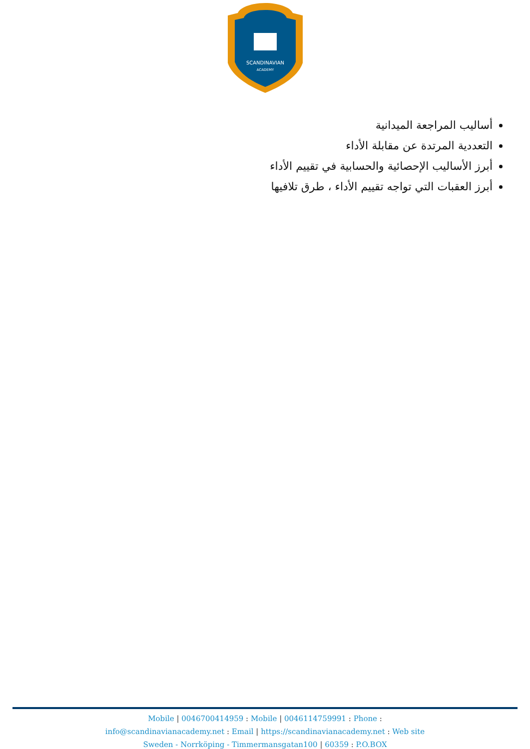SCANDINAVIAN
ACADEMY
أساليب المراجعة الميدانية
التعددية المرتدة عن مقابلة الأداء
أبرز الأساليب الإحصائية والحسابية في تقييم الأداء
أبرز العقبات التي تواجه تقييم الأداء ، طرق تلافيها
Mobile | 0046700414959 : Mobile | 0046114759991 : Phone :
info@scandinavianacademy.net : Email | https://scandinavianacademy.net : Web site
Sweden - Norrköping - Timmermansgatan100 | 60359 : P.O.BOX